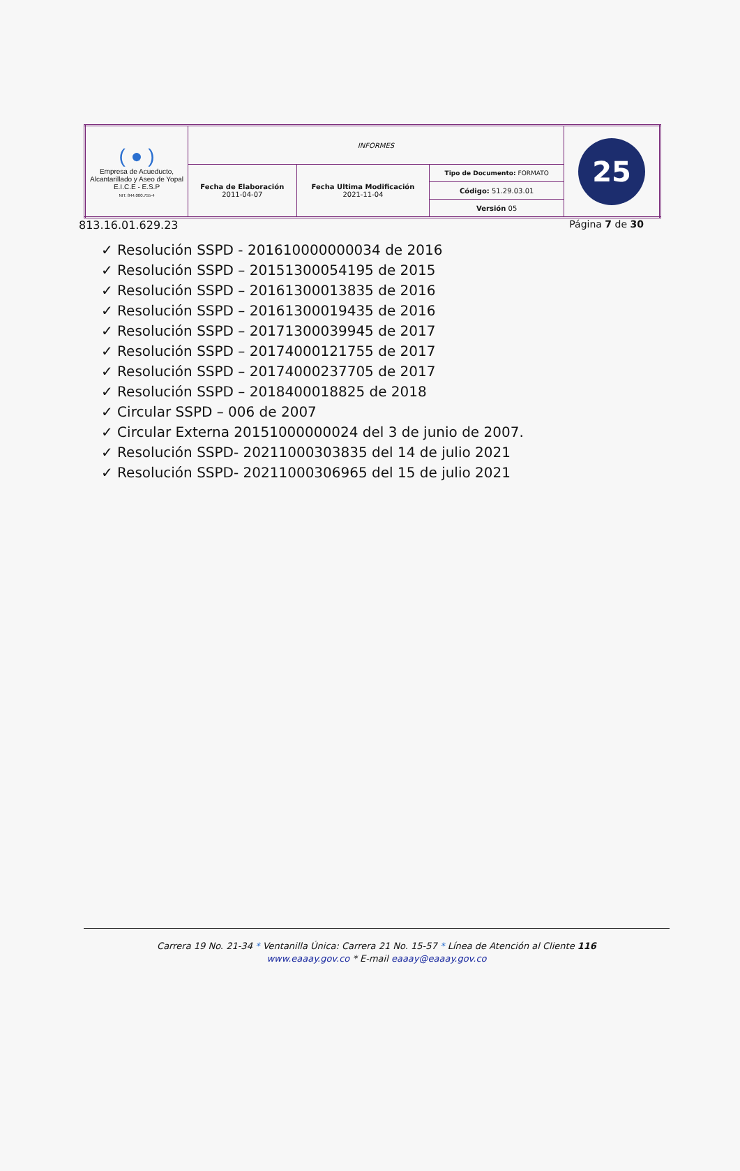| ( ● ) Empresa de Acueducto, Alcantarillado y Aseo de Yopal E.I.C.E - E.S.P NIT. 844.000.755-4 | INFORMES | | | 25 |
| | Fecha de Elaboración 2011-04-07 | Fecha Ultima Modificación 2021-11-04 | Tipo de Documento: FORMATO | |
| | | | Código: 51.29.03.01 | |
| | | | Versión 05 | |
813.16.01.629.23 Página 7 de 30
✓ Resolución SSPD - 201610000000034 de 2016
✓ Resolución SSPD – 20151300054195 de 2015
✓ Resolución SSPD – 20161300013835 de 2016
✓ Resolución SSPD – 20161300019435 de 2016
✓ Resolución SSPD – 20171300039945 de 2017
✓ Resolución SSPD – 20174000121755 de 2017
✓ Resolución SSPD – 20174000237705 de 2017
✓ Resolución SSPD – 2018400018825 de 2018
✓ Circular SSPD – 006 de 2007
✓ Circular Externa 20151000000024 del 3 de junio de 2007.
✓ Resolución SSPD- 20211000303835 del 14 de julio 2021
✓ Resolución SSPD- 20211000306965 del 15 de julio 2021
Carrera 19 No. 21-34 * Ventanilla Única: Carrera 21 No. 15-57 * Línea de Atención al Cliente 116
www.eaaay.gov.co * E-mail eaaay@eaaay.gov.co